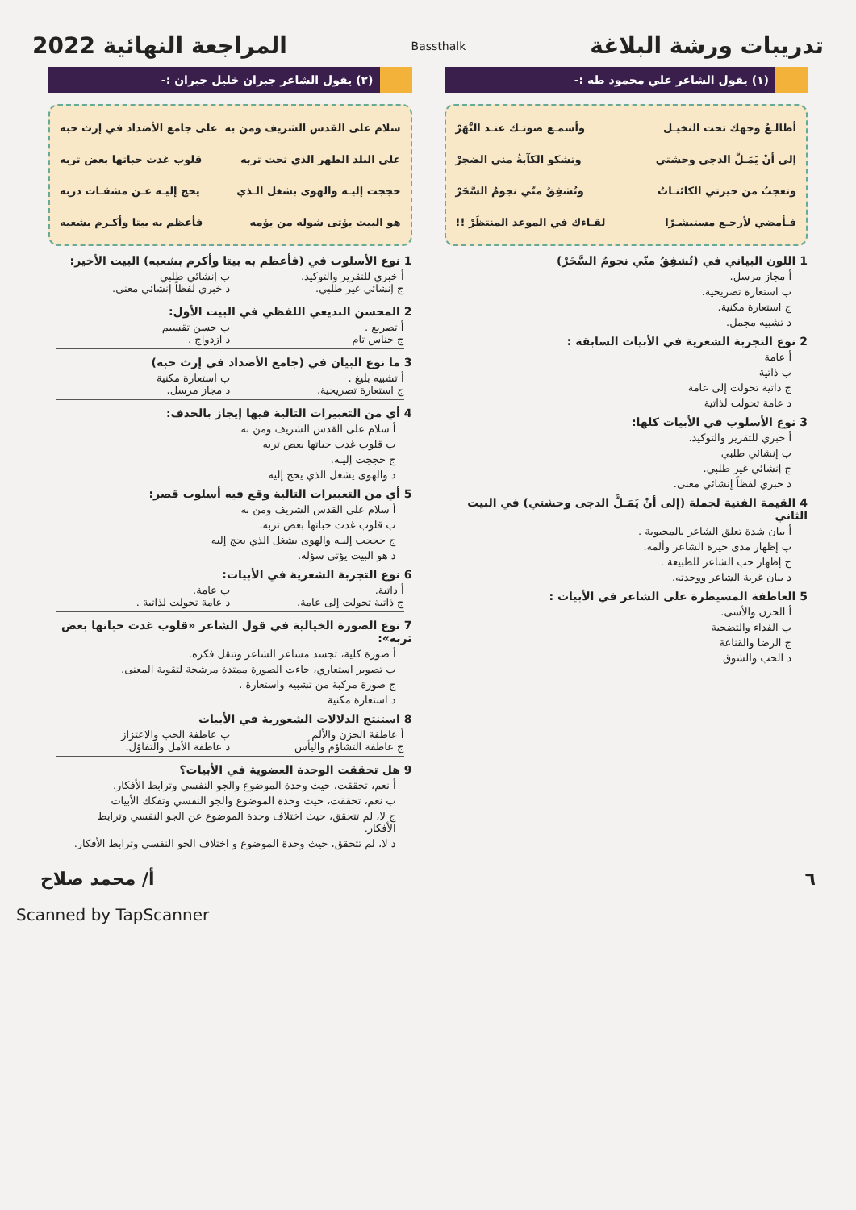تدريبات ورشة البلاغة
Bassthalk
المراجعة النهائية 2022
(١) يقول الشاعر علي محمود طه :-
أطالـعُ وجهك تحت النخيـل وأسمـع صوتـك عنـد النَّهَرْ
إلى أنْ يَمَـلَّ الدجى وحشتي وتشكو الكآبةُ مني الضجرْ
وتعجبُ من حيرتي الكائنـاتُ وتُشفِقُ منّي نجومُ السَّحَرْ
فـأمضي لأرجـع مستبشـرًا لقـاءك في الموعد المنتظَرْ !!
1 اللون البياني في (تُشفِقُ منّي نجومُ السَّحَرْ)
أ مجاز مرسل.
ب استعارة تصريحية.
ج استعارة مكنية.
د تشبيه مجمل.
2 نوع التجربة الشعرية في الأبيات السابقة :
أ عامة
ب ذاتية
ج ذاتية تحولت إلى عامة
د عامة تحولت لذاتية
3 نوع الأسلوب في الأبيات كلها:
أ خبري للتقرير والتوكيد.
ب إنشائي طلبي
ج إنشائي غير طلبي.
د خبري لفظاً إنشائي معنى.
4 القيمة الفنية لجملة (إلى أنْ يَمَـلَّ الدجى وحشتي) في البيت الثاني
أ بيان شدة تعلق الشاعر بالمحبوبة .
ب إظهار مدى حيرة الشاعر وألمه.
ج إظهار حب الشاعر للطبيعة .
د بيان غربة الشاعر ووحدته.
5 العاطفة المسيطرة على الشاعر في الأبيات :
أ الحزن والأسى.
ب الفداء والتضحية
ج الرضا والقناعة
د الحب والشوق
(٢) يقول الشاعر جبران خليل جبران :-
سلام على القدس الشريف ومن به على جامع الأضداد في إرث حبه
على البلد الطهر الذي تحت تربه قلوب غدت حباتها بعض تربه
حججت إليـه والهوى بشغل الـذي يحج إليـه عـن مشقـات دربه
هو البيت يؤتى شوله من يؤمه فأعظم به بيتا وأكـرم بشعبه
1 نوع الأسلوب في (فأعظم به بيتا وأكرم بشعبه) البيت الأخير:
أ خبري للتقرير والتوكيد. ب إنشائي طلبي ج إنشائي غير طلبي. د خبري لفظاً إنشائي معنى.
2 المحسن البديعي اللفظي في البيت الأول:
أ تصريع . ب حسن تقسيم ج جناس تام د ازدواج .
3 ما نوع البيان في (جامع الأضداد في إرث حبه)
أ تشبيه بليغ . ب استعارة مكنية ج استعارة تصريحية. د مجاز مرسل.
4 أي من التعبيرات التالية فيها إيجاز بالحذف:
أ سلام على القدس الشريف ومن به
ب قلوب غدت حباتها بعض تربه
ج حججت إليـه.
د والهوى يشغل الذي يحج إليه
5 أي من التعبيرات التالية وقع فيه أسلوب قصر:
أ سلام على القدس الشريف ومن به
ب قلوب غدت حباتها بعض تربه.
ج حججت إليـه والهوى يشغل الذي يحج إليه
د هو البيت يؤتى سؤله.
6 نوع التجربة الشعرية في الأبيات:
أ ذاتية. ب عامة. ج ذاتية تحولت إلى عامة. د عامة تحولت لذاتية .
7 نوع الصورة الخيالية في قول الشاعر «قلوب غدت حباتها بعض تربه»:
أ صورة كلية، تجسد مشاعر الشاعر وتنقل فكره.
ب تصوير استعاري، جاءت الصورة ممتدة مرشحة لتقوية المعنى.
ج صورة مركبة من تشبيه واستعارة .
د استعارة مكنية
8 استنتج الدلالات الشعورية في الأبيات
أ عاطفة الحزن والألم ب عاطفة الحب والاعتزاز ج عاطفة التشاؤم واليأس د عاطفة الأمل والتفاؤل.
9 هل تحققت الوحدة العضوية في الأبيات؟
أ نعم، تحققت، حيث وحدة الموضوع والجو النفسي وترابط الأفكار.
ب نعم، تحققت، حيث وحدة الموضوع والجو النفسي وتفكك الأبيات
ج لا، لم تتحقق، حيث اختلاف وحدة الموضوع عن الجو النفسي وترابط الأفكار.
د لا، لم تتحقق، حيث وحدة الموضوع و اختلاف الجو النفسي وترابط الأفكار.
٦ أ/ محمد صلاح
Scanned by TapScanner